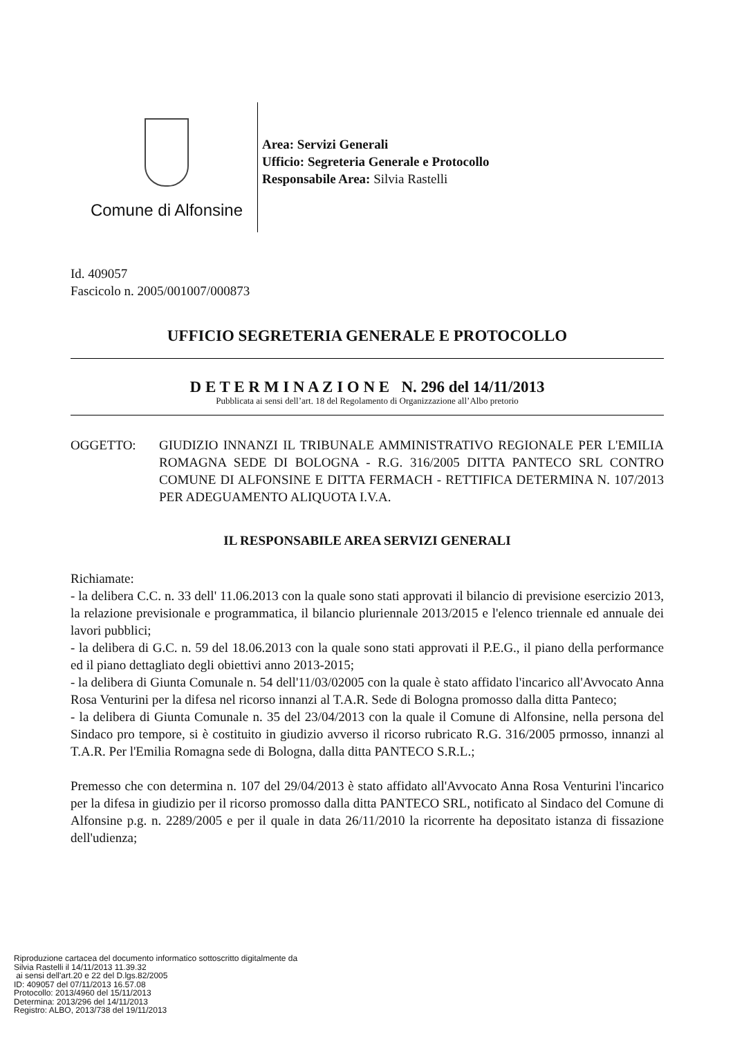Comune di Alfonsine
Area: Servizi Generali
Ufficio: Segreteria Generale e Protocollo
Responsabile Area: Silvia Rastelli
Id. 409057
Fascicolo n. 2005/001007/000873
UFFICIO SEGRETERIA GENERALE E PROTOCOLLO
D E T E R M I N A Z I O N E N. 296 del 14/11/2013
Pubblicata ai sensi dell’art. 18 del Regolamento di Organizzazione all’Albo pretorio
OGGETTO: GIUDIZIO INNANZI IL TRIBUNALE AMMINISTRATIVO REGIONALE PER L'EMILIA ROMAGNA SEDE DI BOLOGNA - R.G. 316/2005 DITTA PANTECO SRL CONTRO COMUNE DI ALFONSINE E DITTA FERMACH - RETTIFICA DETERMINA N. 107/2013 PER ADEGUAMENTO ALIQUOTA I.V.A.
IL RESPONSABILE AREA SERVIZI GENERALI
Richiamate:
- la delibera C.C. n. 33 dell' 11.06.2013 con la quale sono stati approvati il bilancio di previsione esercizio 2013, la relazione previsionale e programmatica, il bilancio pluriennale 2013/2015 e l'elenco triennale ed annuale dei lavori pubblici;
- la delibera di G.C. n. 59 del 18.06.2013 con la quale sono stati approvati il P.E.G., il piano della performance ed il piano dettagliato degli obiettivi anno 2013-2015;
- la delibera di Giunta Comunale n. 54 dell'11/03/02005 con la quale è stato affidato l'incarico all'Avvocato Anna Rosa Venturini per la difesa nel ricorso innanzi al T.A.R. Sede di Bologna promosso dalla ditta Panteco;
- la delibera di Giunta Comunale n. 35 del 23/04/2013 con la quale il Comune di Alfonsine, nella persona del Sindaco pro tempore, si è costituito in giudizio avverso il ricorso rubricato R.G. 316/2005 prmosso, innanzi al T.A.R. Per l'Emilia Romagna sede di Bologna, dalla ditta PANTECO S.R.L.;
Premesso che con determina n. 107 del 29/04/2013 è stato affidato all'Avvocato Anna Rosa Venturini l'incarico per la difesa in giudizio per il ricorso promosso dalla ditta PANTECO SRL, notificato al Sindaco del Comune di Alfonsine p.g. n. 2289/2005 e per il quale in data 26/11/2010 la ricorrente ha depositato istanza di fissazione dell'udienza;
Riproduzione cartacea del documento informatico sottoscritto digitalmente da
Silvia Rastelli il 14/11/2013 11.39.32
ai sensi dell'art.20 e 22 del D.lgs.82/2005
ID: 409057 del 07/11/2013 16.57.08
Protocollo: 2013/4960 del 15/11/2013
Determina: 2013/296 del 14/11/2013
Registro: ALBO, 2013/738 del 19/11/2013